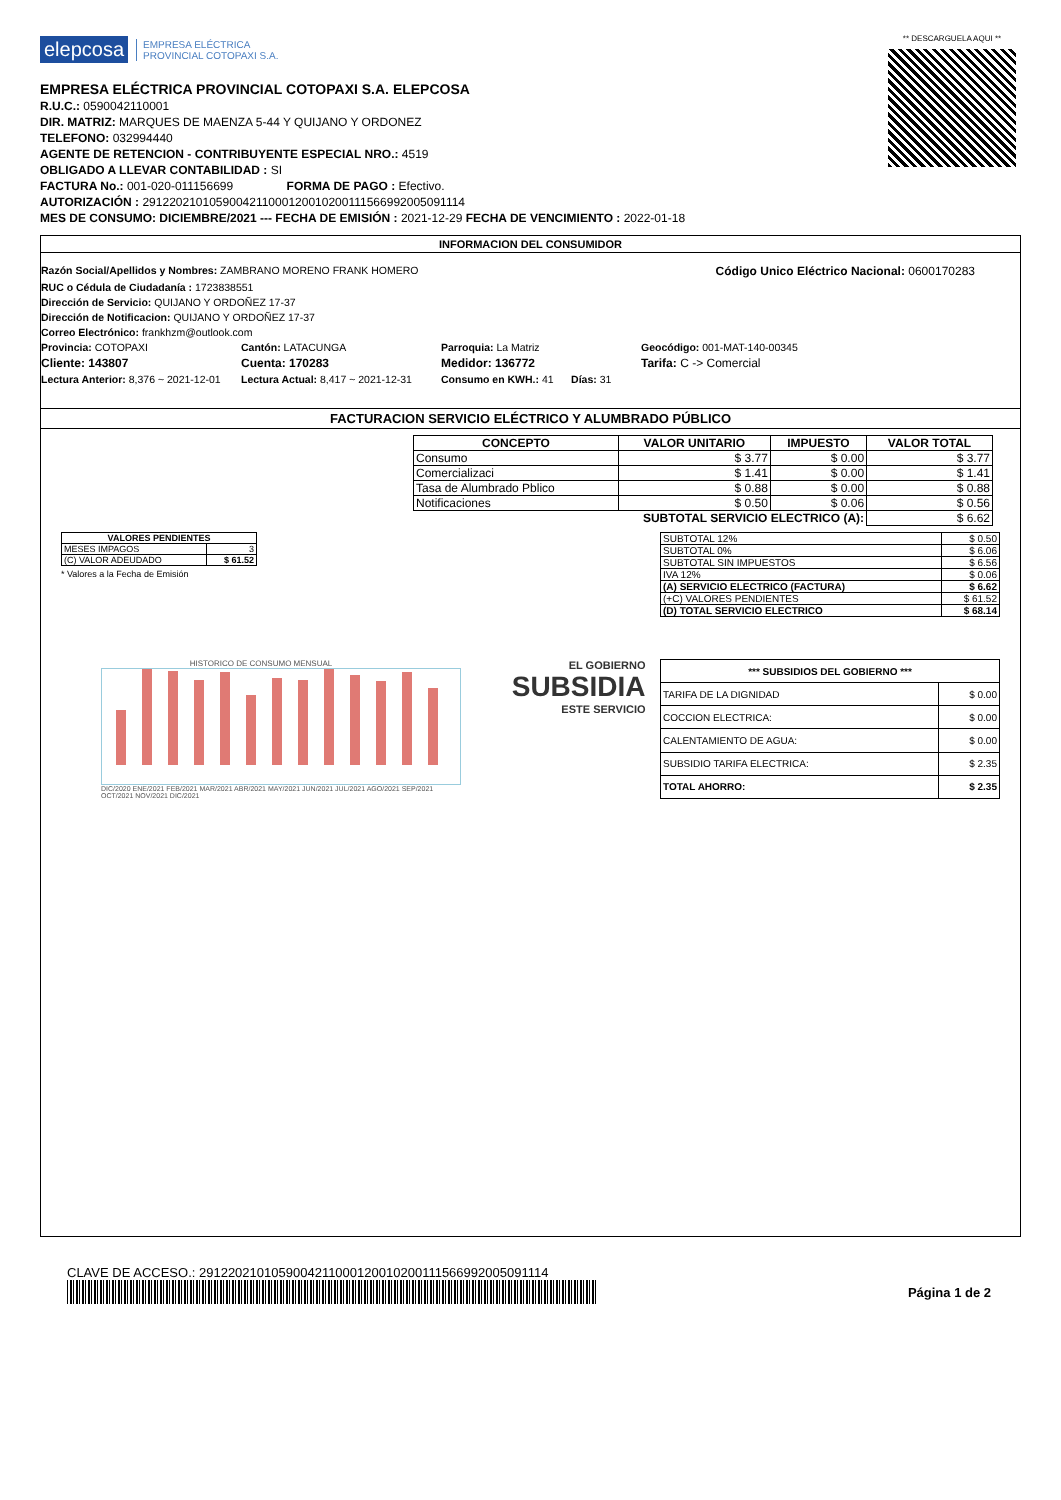elepcosa EMPRESA ELÉCTRICA
PROVINCIAL COTOPAXI S.A.
** DESCARGUELA AQUI **
EMPRESA ELÉCTRICA PROVINCIAL COTOPAXI S.A. ELEPCOSA
R.U.C.: 0590042110001
DIR. MATRIZ: MARQUES DE MAENZA 5-44 Y QUIJANO Y ORDONEZ
TELEFONO: 032994440
AGENTE DE RETENCION - CONTRIBUYENTE ESPECIAL NRO.: 4519
OBLIGADO A LLEVAR CONTABILIDAD : SI
FACTURA No.: 001-020-011156699 FORMA DE PAGO : Efectivo.
AUTORIZACIÓN : 2912202101059004211000120010200111566992005091114
MES DE CONSUMO: DICIEMBRE/2021 --- FECHA DE EMISIÓN : 2021-12-29 FECHA DE VENCIMIENTO : 2022-01-18
INFORMACION DEL CONSUMIDOR
Razón Social/Apellidos y Nombres: ZAMBRANO MORENO FRANK HOMERO Código Unico Eléctrico Nacional: 0600170283
RUC o Cédula de Ciudadanía : 1723838551
Dirección de Servicio: QUIJANO Y ORDOÑEZ 17-37
Dirección de Notificacion: QUIJANO Y ORDOÑEZ 17-37
Correo Electrónico: frankhzm@outlook.com
Provincia: COTOPAXI Cantón: LATACUNGA Parroquia: La Matriz Geocódigo: 001-MAT-140-00345
Cliente: 143807 Cuenta: 170283 Medidor: 136772 Tarifa: C -> Comercial
Lectura Anterior: 8,376 ~ 2021-12-01 Lectura Actual: 8,417 ~ 2021-12-31 Consumo en KWH.: 41 Días: 31
FACTURACION SERVICIO ELÉCTRICO Y ALUMBRADO PÚBLICO
| CONCEPTO | VALOR UNITARIO | IMPUESTO | VALOR TOTAL |
| --- | --- | --- | --- |
| Consumo | $ 3.77 | $ 0.00 | $ 3.77 |
| Comercializaci | $ 1.41 | $ 0.00 | $ 1.41 |
| Tasa de Alumbrado Pblico | $ 0.88 | $ 0.00 | $ 0.88 |
| Notificaciones | $ 0.50 | $ 0.06 | $ 0.56 |
| SUBTOTAL SERVICIO ELECTRICO (A): | | | $ 6.62 |
| VALORES PENDIENTES | |
| --- | --- |
| MESES IMPAGOS | 3 |
| (C) VALOR ADEUDADO | $ 61.52 |
* Valores a la Fecha de Emisión
| SUBTOTAL 12% | $ 0.50 |
| SUBTOTAL 0% | $ 6.06 |
| SUBTOTAL SIN IMPUESTOS | $ 6.56 |
| IVA 12% | $ 0.06 |
| (A) SERVICIO ELECTRICO (FACTURA) | $ 6.62 |
| (+C) VALORES PENDIENTES | $ 61.52 |
| (D) TOTAL SERVICIO ELECTRICO | $ 68.14 |
HISTORICO DE CONSUMO MENSUAL
DIC/2020 ENE/2021 FEB/2021 MAR/2021 ABR/2021 MAY/2021 JUN/2021 JUL/2021 AGO/2021 SEP/2021 OCT/2021 NOV/2021 DIC/2021
EL GOBIERNO
SUBSIDIA
ESTE SERVICIO
| *** SUBSIDIOS DEL GOBIERNO *** | |
| --- | --- |
| TARIFA DE LA DIGNIDAD | $ 0.00 |
| COCCION ELECTRICA: | $ 0.00 |
| CALENTAMIENTO DE AGUA: | $ 0.00 |
| SUBSIDIO TARIFA ELECTRICA: | $ 2.35 |
| TOTAL AHORRO: | $ 2.35 |
CLAVE DE ACCESO.: 2912202101059004211000120010200111566992005091114
Página 1 de 2